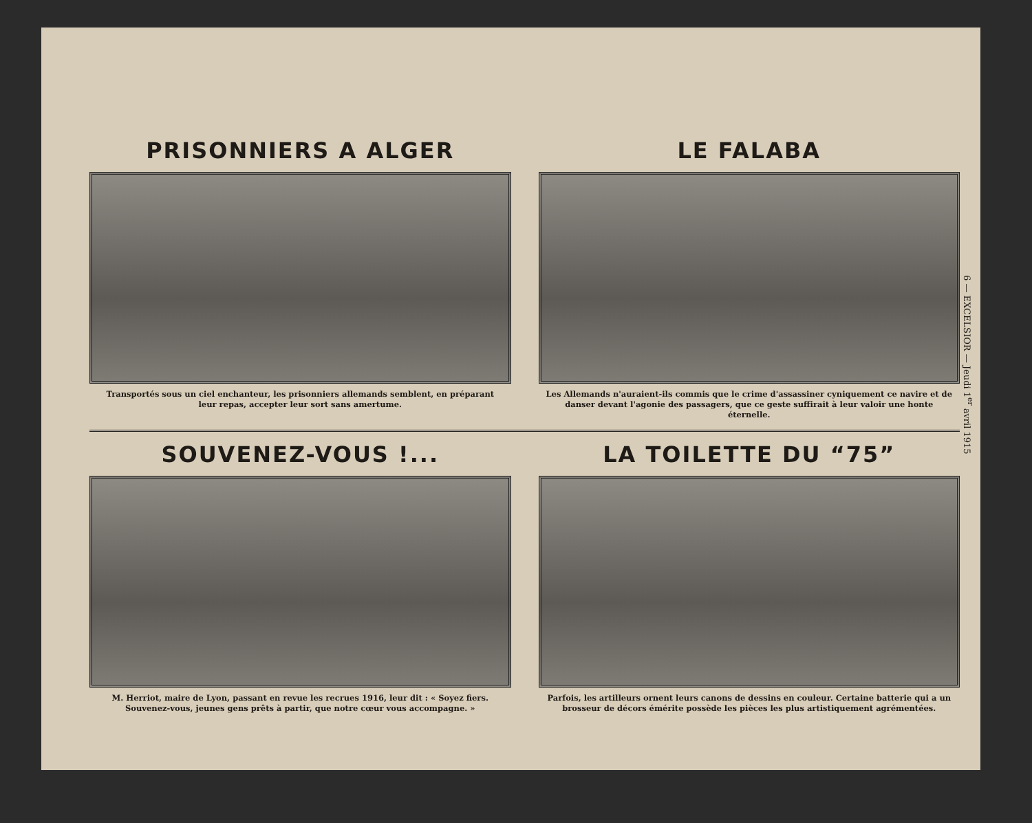PRISONNIERS A ALGER
Transportés sous un ciel enchanteur, les prisonniers allemands semblent, en préparant leur repas, accepter leur sort sans amertume.
LE FALABA
Les Allemands n'auraient-ils commis que le crime d'assassiner cyniquement ce navire et de danser devant l'agonie des passagers, que ce geste suffirait à leur valoir une honte éternelle.
SOUVENEZ-VOUS !...
M. Herriot, maire de Lyon, passant en revue les recrues 1916, leur dit : « Soyez fiers. Souvenez-vous, jeunes gens prêts à partir, que notre cœur vous accompagne. »
LA TOILETTE DU “75”
Parfois, les artilleurs ornent leurs canons de dessins en couleur. Certaine batterie qui a un brosseur de décors émérite possède les pièces les plus artistiquement agrémentées.
6 — EXCELSIOR — Jeudi 1<sup>er</sup> avril 1915